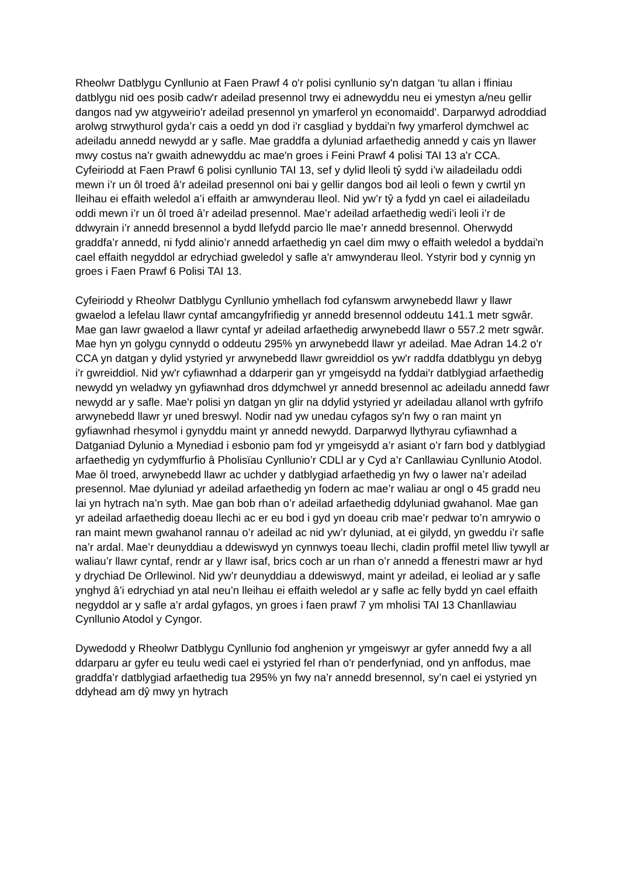Rheolwr Datblygu Cynllunio at Faen Prawf 4 o'r polisi cynllunio sy'n datgan ‘tu allan i ffiniau datblygu nid oes posib cadw'r adeilad presennol trwy ei adnewyddu neu ei ymestyn a/neu gellir dangos nad yw atgyweirio'r adeilad presennol yn ymarferol yn economaidd'. Darparwyd adroddiad arolwg strwythurol gyda’r cais a oedd yn dod i'r casgliad y byddai'n fwy ymarferol dymchwel ac adeiladu annedd newydd ar y safle. Mae graddfa a dyluniad arfaethedig annedd y cais yn llawer mwy costus na'r gwaith adnewyddu ac mae'n groes i Feini Prawf 4 polisi TAI 13 a'r CCA. Cyfeiriodd at Faen Prawf 6 polisi cynllunio TAI 13, sef y dylid lleoli tŷ sydd i’w ailadeiladu oddi mewn i’r un ôl troed â’r adeilad presennol oni bai y gellir dangos bod ail leoli o fewn y cwrtil yn lleihau ei effaith weledol a’i effaith ar amwynderau lleol. Nid yw’r tŷ a fydd yn cael ei ailadeiladu oddi mewn i’r un ôl troed â’r adeilad presennol. Mae’r adeilad arfaethedig wedi’i leoli i’r de ddwyrain i’r annedd bresennol a bydd llefydd parcio lle mae’r annedd bresennol. Oherwydd graddfa’r annedd, ni fydd alinio’r annedd arfaethedig yn cael dim mwy o effaith weledol a byddai'n cael effaith negyddol ar edrychiad gweledol y safle a'r amwynderau lleol. Ystyrir bod y cynnig yn groes i Faen Prawf 6 Polisi TAI 13.
Cyfeiriodd y Rheolwr Datblygu Cynllunio ymhellach fod cyfanswm arwynebedd llawr y llawr gwaelod a lefelau llawr cyntaf amcangyfrifiedig yr annedd bresennol oddeutu 141.1 metr sgwâr. Mae gan lawr gwaelod a llawr cyntaf yr adeilad arfaethedig arwynebedd llawr o 557.2 metr sgwâr. Mae hyn yn golygu cynnydd o oddeutu 295% yn arwynebedd llawr yr adeilad. Mae Adran 14.2 o'r CCA yn datgan y dylid ystyried yr arwynebedd llawr gwreiddiol os yw'r raddfa ddatblygu yn debyg i'r gwreiddiol. Nid yw'r cyfiawnhad a ddarperir gan yr ymgeisydd na fyddai'r datblygiad arfaethedig newydd yn weladwy yn gyfiawnhad dros ddymchwel yr annedd bresennol ac adeiladu annedd fawr newydd ar y safle. Mae'r polisi yn datgan yn glir na ddylid ystyried yr adeiladau allanol wrth gyfrifo arwynebedd llawr yr uned breswyl. Nodir nad yw unedau cyfagos sy'n fwy o ran maint yn gyfiawnhad rhesymol i gynyddu maint yr annedd newydd. Darparwyd llythyrau cyfiawnhad a Datganiad Dylunio a Mynediad i esbonio pam fod yr ymgeisydd a’r asiant o’r farn bod y datblygiad arfaethedig yn cydymffurfio â Pholisïau Cynllunio’r CDLl ar y Cyd a’r Canllawiau Cynllunio Atodol. Mae ôl troed, arwynebedd llawr ac uchder y datblygiad arfaethedig yn fwy o lawer na’r adeilad presennol. Mae dyluniad yr adeilad arfaethedig yn fodern ac mae’r waliau ar ongl o 45 gradd neu lai yn hytrach na’n syth. Mae gan bob rhan o’r adeilad arfaethedig ddyluniad gwahanol. Mae gan yr adeilad arfaethedig doeau llechi ac er eu bod i gyd yn doeau crib mae’r pedwar to’n amrywio o ran maint mewn gwahanol rannau o’r adeilad ac nid yw’r dyluniad, at ei gilydd, yn gweddu i’r safle na’r ardal. Mae’r deunyddiau a ddewiswyd yn cynnwys toeau llechi, cladin proffil metel lliw tywyll ar waliau’r llawr cyntaf, rendr ar y llawr isaf, brics coch ar un rhan o’r annedd a ffenestri mawr ar hyd y drychiad De Orllewinol. Nid yw’r deunyddiau a ddewiswyd, maint yr adeilad, ei leoliad ar y safle ynghyd â’i edrychiad yn atal neu’n lleihau ei effaith weledol ar y safle ac felly bydd yn cael effaith negyddol ar y safle a’r ardal gyfagos, yn groes i faen prawf 7 ym mholisi TAI 13 Chanllawiau Cynllunio Atodol y Cyngor.
Dywedodd y Rheolwr Datblygu Cynllunio fod anghenion yr ymgeiswyr ar gyfer annedd fwy a all ddarparu ar gyfer eu teulu wedi cael ei ystyried fel rhan o'r penderfyniad, ond yn anffodus, mae graddfa’r datblygiad arfaethedig tua 295% yn fwy na’r annedd bresennol, sy’n cael ei ystyried yn ddyhead am dŷ mwy yn hytrach